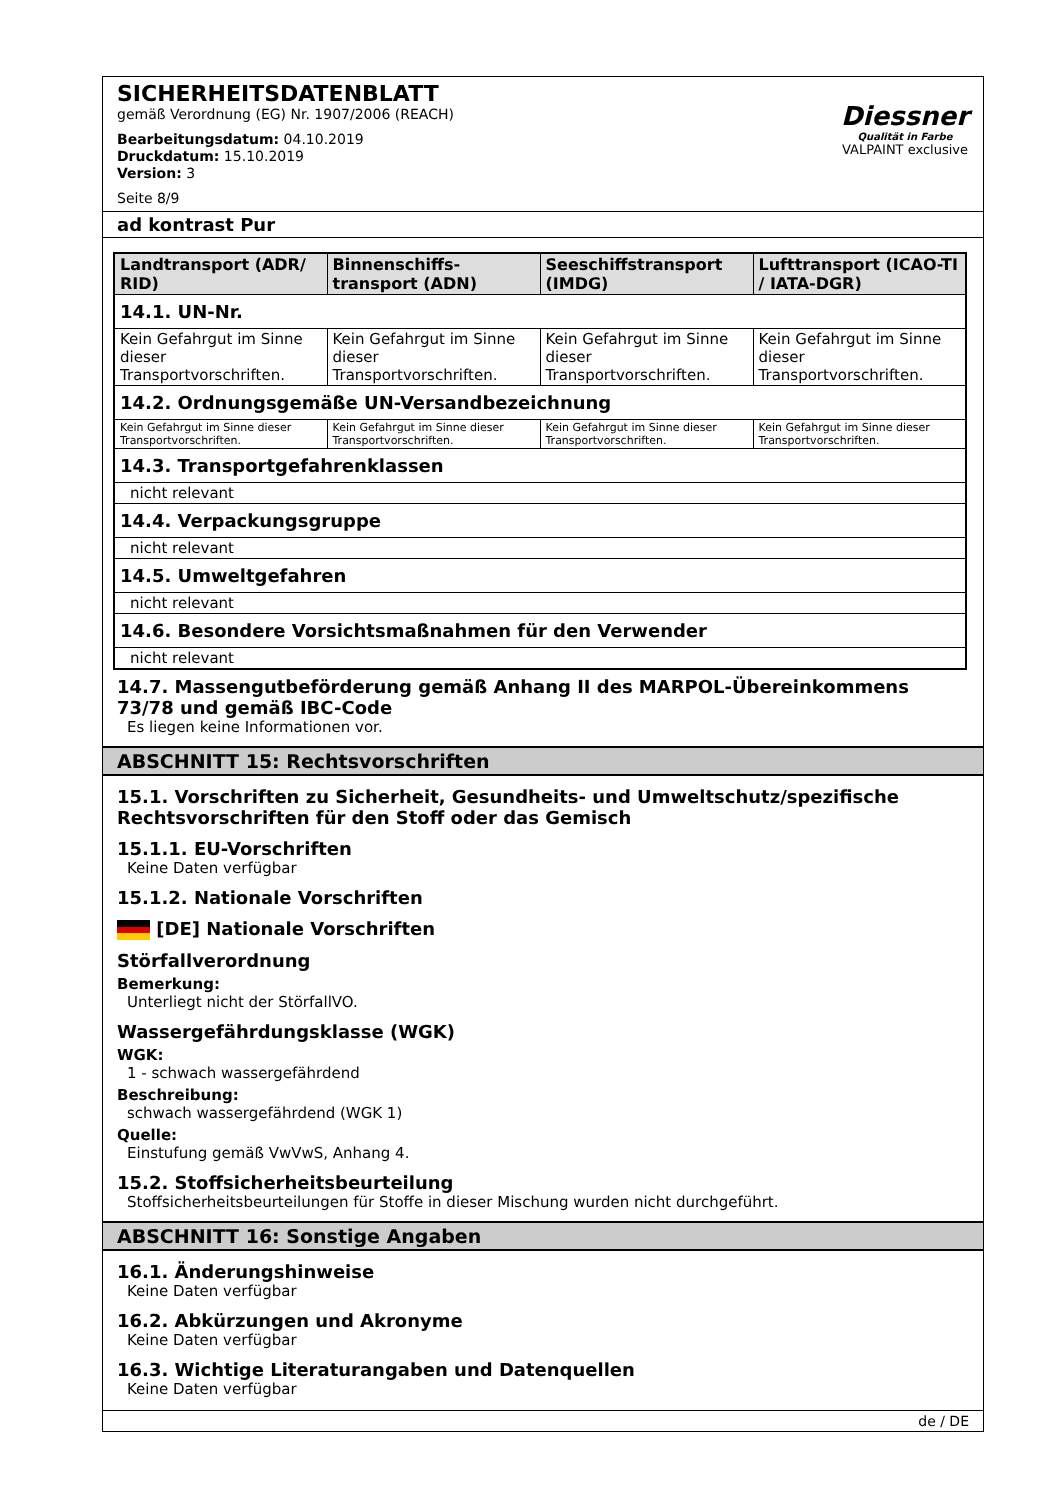SICHERHEITSDATENBLATT
gemäß Verordnung (EG) Nr. 1907/2006 (REACH)
Bearbeitungsdatum: 04.10.2019
Druckdatum: 15.10.2019
Version: 3
Seite 8/9
Diessner
Qualität in Farbe
VALPAINT exclusive
ad kontrast Pur
| Landtransport (ADR/ RID) | Binnenschiffs-transport (ADN) | Seeschiffstransport (IMDG) | Lufttransport (ICAO-TI / IATA-DGR) |
| --- | --- | --- | --- |
| 14.1. UN-Nr. | | | |
| Kein Gefahrgut im Sinne dieser Transportvorschriften. | Kein Gefahrgut im Sinne dieser Transportvorschriften. | Kein Gefahrgut im Sinne dieser Transportvorschriften. | Kein Gefahrgut im Sinne dieser Transportvorschriften. |
| 14.2. Ordnungsgemäße UN-Versandbezeichnung | | | |
| Kein Gefahrgut im Sinne dieser Transportvorschriften. | Kein Gefahrgut im Sinne dieser Transportvorschriften. | Kein Gefahrgut im Sinne dieser Transportvorschriften. | Kein Gefahrgut im Sinne dieser Transportvorschriften. |
| 14.3. Transportgefahrenklassen | | | |
| nicht relevant | | | |
| 14.4. Verpackungsgruppe | | | |
| nicht relevant | | | |
| 14.5. Umweltgefahren | | | |
| nicht relevant | | | |
| 14.6. Besondere Vorsichtsmaßnahmen für den Verwender | | | |
| nicht relevant | | | |
14.7. Massengutbeförderung gemäß Anhang II des MARPOL-Übereinkommens 73/78 und gemäß IBC-Code
Es liegen keine Informationen vor.
ABSCHNITT 15: Rechtsvorschriften
15.1. Vorschriften zu Sicherheit, Gesundheits- und Umweltschutz/spezifische Rechtsvorschriften für den Stoff oder das Gemisch
15.1.1. EU-Vorschriften
Keine Daten verfügbar
15.1.2. Nationale Vorschriften
[DE] Nationale Vorschriften
Störfallverordnung
Bemerkung:
Unterliegt nicht der StörfallVO.
Wassergefährdungsklasse (WGK)
WGK:
1 - schwach wassergefährdend
Beschreibung:
schwach wassergefährdend (WGK 1)
Quelle:
Einstufung gemäß VwVwS, Anhang 4.
15.2. Stoffsicherheitsbeurteilung
Stoffsicherheitsbeurteilungen für Stoffe in dieser Mischung wurden nicht durchgeführt.
ABSCHNITT 16: Sonstige Angaben
16.1. Änderungshinweise
Keine Daten verfügbar
16.2. Abkürzungen und Akronyme
Keine Daten verfügbar
16.3. Wichtige Literaturangaben und Datenquellen
Keine Daten verfügbar
de / DE